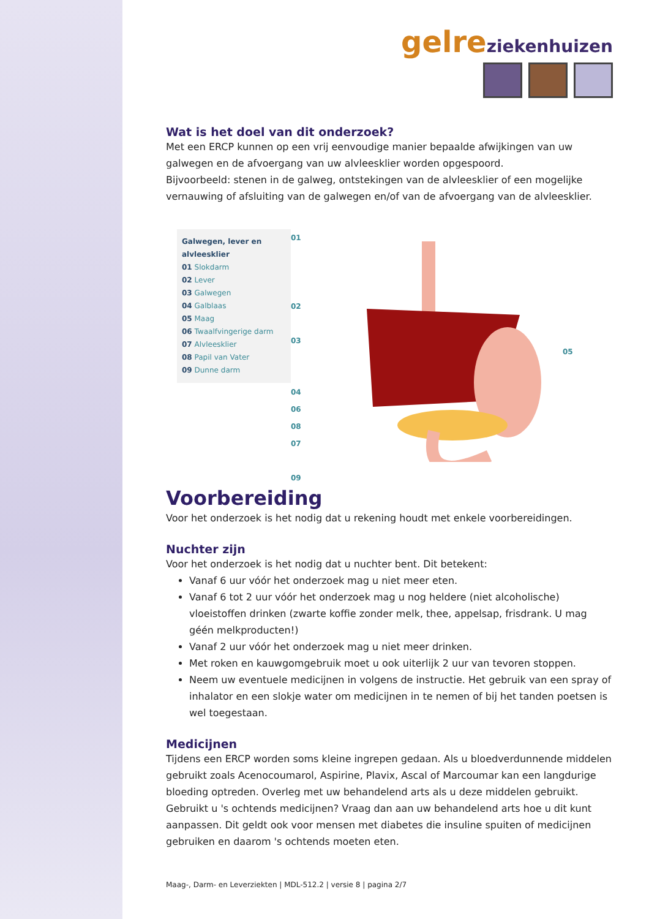gelreziekenhuizen
Wat is het doel van dit onderzoek?
Met een ERCP kunnen op een vrij eenvoudige manier bepaalde afwijkingen van uw galwegen en de afvoergang van uw alvleesklier worden opgespoord.
Bijvoorbeeld: stenen in de galweg, ontstekingen van de alvleesklier of een mogelijke vernauwing of afsluiting van de galwegen en/of van de afvoergang van de alvleesklier.
Galwegen, lever en alvleesklier
01 Slokdarm
02 Lever
03 Galwegen
04 Galblaas
05 Maag
06 Twaalfvingerige darm
07 Alvleesklier
08 Papil van Vater
09 Dunne darm
01
02
03
04
06
08
07
09
05
Voorbereiding
Voor het onderzoek is het nodig dat u rekening houdt met enkele voorbereidingen.
Nuchter zijn
Voor het onderzoek is het nodig dat u nuchter bent. Dit betekent:
Vanaf 6 uur vóór het onderzoek mag u niet meer eten.
Vanaf 6 tot 2 uur vóór het onderzoek mag u nog heldere (niet alcoholische) vloeistoffen drinken (zwarte koffie zonder melk, thee, appelsap, frisdrank. U mag géén melkproducten!)
Vanaf 2 uur vóór het onderzoek mag u niet meer drinken.
Met roken en kauwgomgebruik moet u ook uiterlijk 2 uur van tevoren stoppen.
Neem uw eventuele medicijnen in volgens de instructie. Het gebruik van een spray of inhalator en een slokje water om medicijnen in te nemen of bij het tanden poetsen is wel toegestaan.
Medicijnen
Tijdens een ERCP worden soms kleine ingrepen gedaan. Als u bloedverdunnende middelen gebruikt zoals Acenocoumarol, Aspirine, Plavix, Ascal of Marcoumar kan een langdurige bloeding optreden. Overleg met uw behandelend arts als u deze middelen gebruikt. Gebruikt u 's ochtends medicijnen? Vraag dan aan uw behandelend arts hoe u dit kunt aanpassen. Dit geldt ook voor mensen met diabetes die insuline spuiten of medicijnen gebruiken en daarom 's ochtends moeten eten.
Maag-, Darm- en Leverziekten | MDL-512.2 | versie 8 | pagina 2/7